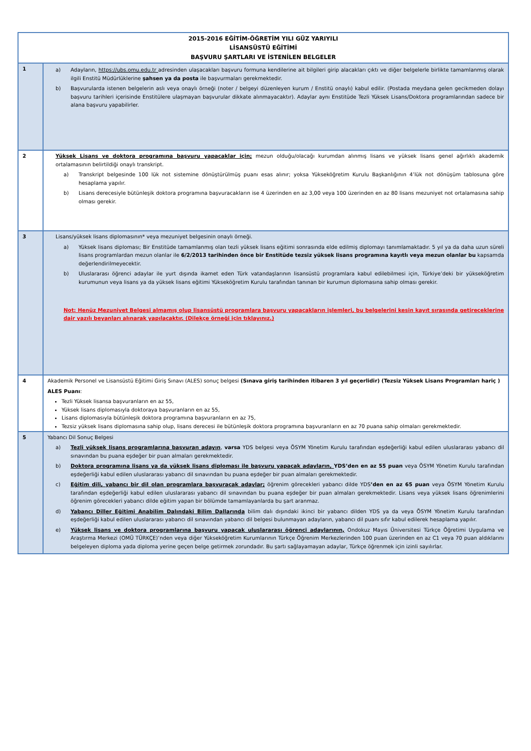| 2015-2016 EĞİTİM-ÖĞRETİM YILI GÜZ YARIYILI LİSANSÜSTÜ EĞİTİMİ BAŞVURU ŞARTLARI VE İSTENİLEN BELGELER | |
| 1 | a) Adayların, https://ubs.omu.edu.tr adresinden ulaşacakları başvuru formuna kendilerine ait bilgileri girip alacakları çıktı ve diğer belgelerle birlikte tamamlanmış olarak ilgili Enstitü Müdürlüklerine şahsen ya da posta ile başvurmaları gerekmektedir. b) Başvurularda istenen belgelerin aslı veya onaylı örneği (noter / belgeyi düzenleyen kurum / Enstitü onaylı) kabul edilir. (Postada meydana gelen gecikmeden dolayı başvuru tarihleri içerisinde Enstitülere ulaşmayan başvurular dikkate alınmayacaktır). Adaylar aynı Enstitüde Tezli Yüksek Lisans/Doktora programlarından sadece bir alana başvuru yapabilirler. |
| 2 | Yüksek Lisans ve doktora programına başvuru yapacaklar için; mezun olduğu/olacağı kurumdan alınmış lisans ve yüksek lisans genel ağırlıklı akademik ortalamasının belirtildiği onaylı transkript. a) Transkript belgesinde 100 lük not sistemine dönüştürülmüş puanı esas alınır; yoksa Yükseköğretim Kurulu Başkanlığının 4’lük not dönüşüm tablosuna göre hesaplama yapılır. b) Lisans derecesiyle bütünleşik doktora programına başvuracakların ise 4 üzerinden en az 3,00 veya 100 üzerinden en az 80 lisans mezuniyet not ortalamasına sahip olması gerekir. |
| 3 | Lisans/yüksek lisans diplomasının* veya mezuniyet belgesinin onaylı örneği. a) Yüksek lisans diploması; Bir Enstitüde tamamlanmış olan tezli yüksek lisans eğitimi sonrasında elde edilmiş diplomayı tanımlamaktadır. 5 yıl ya da daha uzun süreli lisans programlardan mezun olanlar ile 6/2/2013 tarihinden önce bir Enstitüde tezsiz yüksek lisans programına kayıtlı veya mezun olanlar bu kapsamda değerlendirilmeyecektir. b) Uluslararası öğrenci adaylar ile yurt dışında ikamet eden Türk vatandaşlarının lisansüstü programlara kabul edilebilmesi için, Türkiye’deki bir yükseköğretim kurumunun veya lisans ya da yüksek lisans eğitimi Yükseköğretim Kurulu tarafından tanınan bir kurumun diplomasına sahip olması gerekir. Not: Henüz Mezuniyet Belgesi almamış olup lisansüstü programlara başvuru yapacakların işlemleri, bu belgelerini kesin kayıt sırasında getireceklerine dair yazılı beyanları alınarak yapılacaktır. (Dilekçe örneği için tıklayınız.) |
| 4 | Akademik Personel ve Lisansüstü Eğitimi Giriş Sınavı (ALES) sonuç belgesi (Sınava giriş tarihinden itibaren 3 yıl geçerlidir) (Tezsiz Yüksek Lisans Programları hariç ) ALES Puanı : Tezli Yüksek lisansa başvuranların en az 55, Yüksek lisans diplomasıyla doktoraya başvuranların en az 55, Lisans diplomasıyla bütünleşik doktora programına başvuranların en az 75, Tezsiz yüksek lisans diplomasına sahip olup, lisans derecesi ile bütünleşik doktora programına başvuranların en az 70 puana sahip olmaları gerekmektedir. |
| 5 | Yabancı Dil Sonuç Belgesi a) Tezli yüksek lisans programlarına başvuran adayın , varsa YDS belgesi veya ÖSYM Yönetim Kurulu tarafından eşdeğerliği kabul edilen uluslararası yabancı dil sınavından bu puana eşdeğer bir puan almaları gerekmektedir. b) Doktora programına lisans ya da yüksek lisans diploması ile başvuru yapacak adayların, YDS’den en az 55 puan veya ÖSYM Yönetim Kurulu tarafından eşdeğerliği kabul edilen uluslararası yabancı dil sınavından bu puana eşdeğer bir puan almaları gerekmektedir. c) Eğitim dili, yabancı bir dil olan programlara başvuracak adaylar; öğrenim görecekleri yabancı dilde YDS ’den en az 65 puan veya ÖSYM Yönetim Kurulu tarafından eşdeğerliği kabul edilen uluslararası yabancı dil sınavından bu puana eşdeğer bir puan almaları gerekmektedir. Lisans veya yüksek lisans öğrenimlerini öğrenim görecekleri yabancı dilde eğitim yapan bir bölümde tamamlayanlarda bu şart aranmaz. d) Yabancı Diller Eğitimi Anabilim Dalındaki Bilim Dallarında bilim dalı dışındaki ikinci bir yabancı dilden YDS ya da veya ÖSYM Yönetim Kurulu tarafından eşdeğerliği kabul edilen uluslararası yabancı dil sınavından yabancı dil belgesi bulunmayan adayların, yabancı dil puanı sıfır kabul edilerek hesaplama yapılır. e) Yüksek lisans ve doktora programlarına başvuru yapacak uluslararası öğrenci adaylarının, Ondokuz Mayıs Üniversitesi Türkçe Öğretimi Uygulama ve Araştırma Merkezi (OMÜ TÜRKÇE)’nden veya diğer Yükseköğretim Kurumlarının Türkçe Öğrenim Merkezlerinden 100 puan üzerinden en az C1 veya 70 puan aldıklarını belgeleyen diploma yada diploma yerine geçen belge getirmek zorundadır. Bu şartı sağlayamayan adaylar, Türkçe öğrenmek için izinli sayılırlar. |